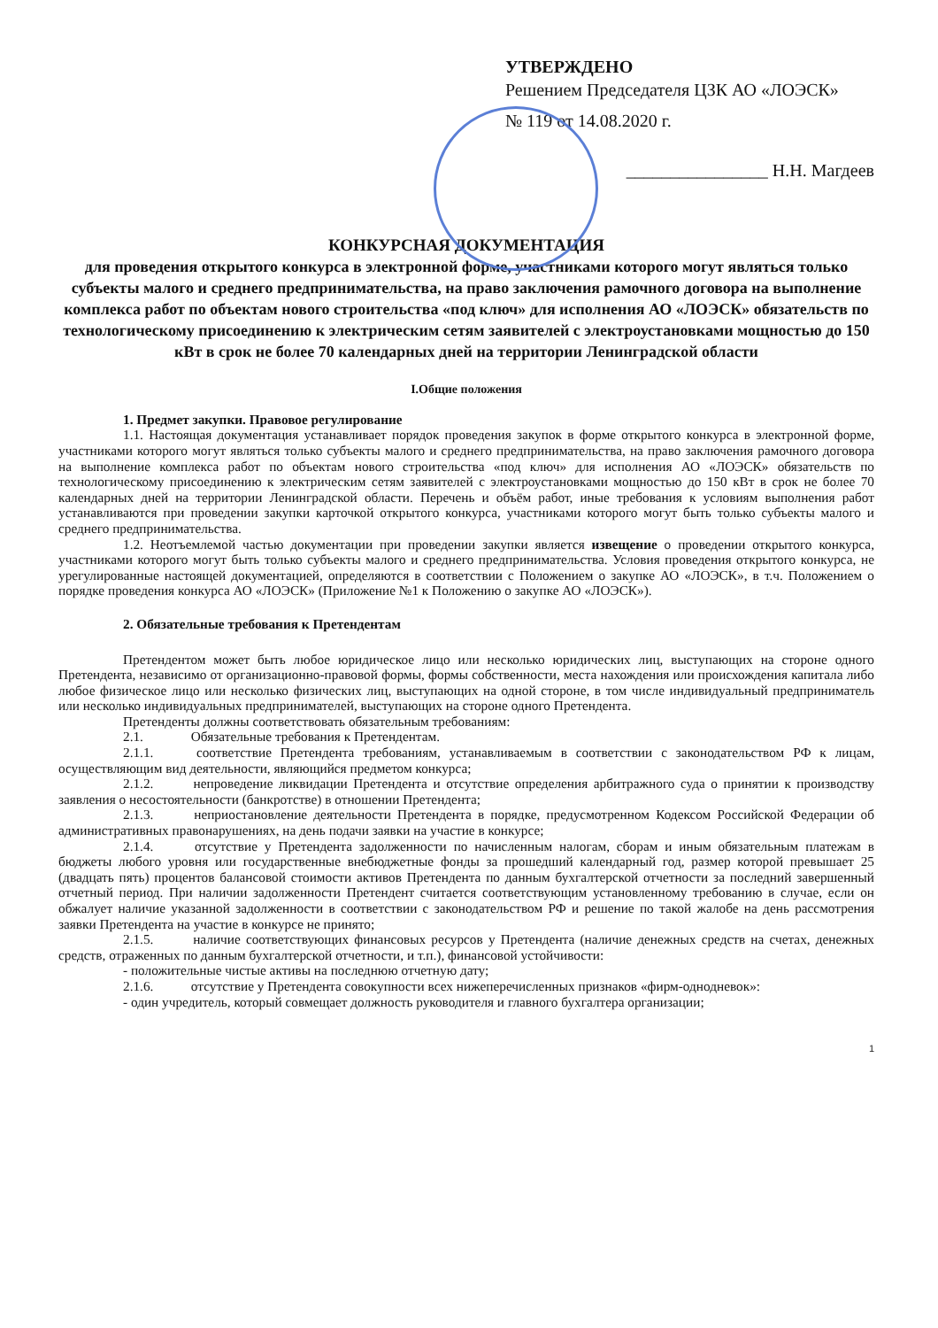УТВЕРЖДЕНО
Решением Председателя ЦЗК АО «ЛОЭСК»
№ 119 от 14.08.2020 г.
________________ Н.Н. Магдеев
КОНКУРСНАЯ ДОКУМЕНТАЦИЯ
для проведения открытого конкурса в электронной форме, участниками которого могут являться только субъекты малого и среднего предпринимательства, на право заключения рамочного договора на выполнение комплекса работ по объектам нового строительства «под ключ» для исполнения АО «ЛОЭСК» обязательств по технологическому присоединению к электрическим сетям заявителей с электроустановками мощностью до 150 кВт в срок не более 70 календарных дней на территории Ленинградской области
I.Общие положения
1. Предмет закупки. Правовое регулирование
1.1. Настоящая документация устанавливает порядок проведения закупок в форме открытого конкурса в электронной форме, участниками которого могут являться только субъекты малого и среднего предпринимательства, на право заключения рамочного договора на выполнение комплекса работ по объектам нового строительства «под ключ» для исполнения АО «ЛОЭСК» обязательств по технологическому присоединению к электрическим сетям заявителей с электроустановками мощностью до 150 кВт в срок не более 70 календарных дней на территории Ленинградской области. Перечень и объём работ, иные требования к условиям выполнения работ устанавливаются при проведении закупки карточкой открытого конкурса, участниками которого могут быть только субъекты малого и среднего предпринимательства.
1.2. Неотъемлемой частью документации при проведении закупки является извещение о проведении открытого конкурса, участниками которого могут быть только субъекты малого и среднего предпринимательства. Условия проведения открытого конкурса, не урегулированные настоящей документацией, определяются в соответствии с Положением о закупке АО «ЛОЭСК», в т.ч. Положением о порядке проведения конкурса АО «ЛОЭСК» (Приложение №1 к Положению о закупке АО «ЛОЭСК»).
2. Обязательные требования к Претендентам
Претендентом может быть любое юридическое лицо или несколько юридических лиц, выступающих на стороне одного Претендента, независимо от организационно-правовой формы, формы собственности, места нахождения или происхождения капитала либо любое физическое лицо или несколько физических лиц, выступающих на одной стороне, в том числе индивидуальный предприниматель или несколько индивидуальных предпринимателей, выступающих на стороне одного Претендента.
Претенденты должны соответствовать обязательным требованиям:
2.1. Обязательные требования к Претендентам.
2.1.1. соответствие Претендента требованиям, устанавливаемым в соответствии с законодательством РФ к лицам, осуществляющим вид деятельности, являющийся предметом конкурса;
2.1.2. непроведение ликвидации Претендента и отсутствие определения арбитражного суда о принятии к производству заявления о несостоятельности (банкротстве) в отношении Претендента;
2.1.3. неприостановление деятельности Претендента в порядке, предусмотренном Кодексом Российской Федерации об административных правонарушениях, на день подачи заявки на участие в конкурсе;
2.1.4. отсутствие у Претендента задолженности по начисленным налогам, сборам и иным обязательным платежам в бюджеты любого уровня или государственные внебюджетные фонды за прошедший календарный год, размер которой превышает 25 (двадцать пять) процентов балансовой стоимости активов Претендента по данным бухгалтерской отчетности за последний завершенный отчетный период. При наличии задолженности Претендент считается соответствующим установленному требованию в случае, если он обжалует наличие указанной задолженности в соответствии с законодательством РФ и решение по такой жалобе на день рассмотрения заявки Претендента на участие в конкурсе не принято;
2.1.5. наличие соответствующих финансовых ресурсов у Претендента (наличие денежных средств на счетах, денежных средств, отраженных по данным бухгалтерской отчетности, и т.п.), финансовой устойчивости:
- положительные чистые активы на последнюю отчетную дату;
2.1.6. отсутствие у Претендента совокупности всех нижеперечисленных признаков «фирм-однодневок»:
- один учредитель, который совмещает должность руководителя и главного бухгалтера организации;
1